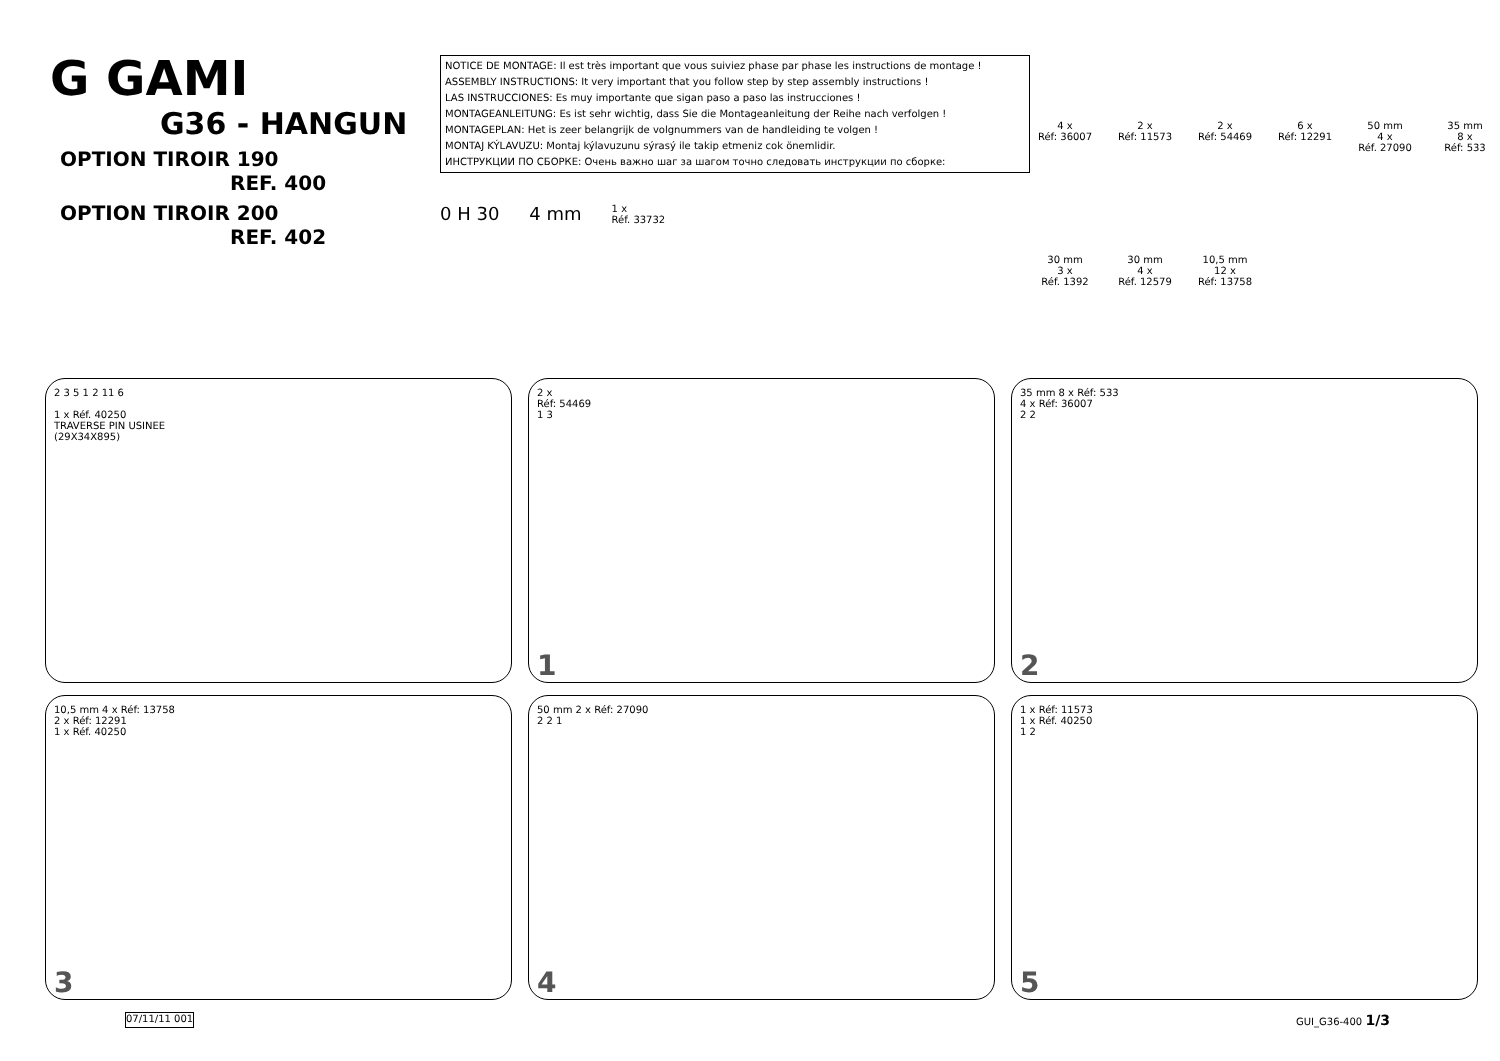G GAMI
G36 - HANGUN
OPTION TIROIR 190
REF. 400
OPTION TIROIR 200
REF. 402
NOTICE DE MONTAGE: Il est très important que vous suiviez phase par phase les instructions de montage !
ASSEMBLY INSTRUCTIONS: It very important that you follow step by step assembly instructions !
LAS INSTRUCCIONES: Es muy importante que sigan paso a paso las instrucciones !
MONTAGEANLEITUNG: Es ist sehr wichtig, dass Sie die Montageanleitung der Reihe nach verfolgen !
MONTAGEPLAN: Het is zeer belangrijk de volgnummers van de handleiding te volgen !
MONTAJ KÝLAVUZU: Montaj kýlavuzunu sýrasý ile takip etmeniz cok önemlidir.
ИНСТРУКЦИИ ПО СБОРКЕ: Очень важно шаг за шагом точно следовать инструкции по сборке:
0 H 30 4 mm 1 x
Réf. 33732
4 x
Réf: 36007
2 x
Réf: 11573
2 x
Réf: 54469
6 x
Réf: 12291
50 mm
4 x
Réf. 27090
35 mm
8 x
Réf: 533
30 mm
3 x
Réf. 1392
30 mm
4 x
Réf. 12579
10,5 mm
12 x
Réf: 13758
2 3 5 1 2 11 6
1 x Réf. 40250
TRAVERSE PIN USINEE
(29X34X895)
2 x
Réf: 54469
1 3
1
35 mm 8 x Réf: 533
4 x Réf: 36007
2 2
2
10,5 mm 4 x Réf: 13758
2 x Réf: 12291
1 x Réf. 40250
3
50 mm 2 x Réf: 27090
2 2 1
4
1 x Réf: 11573
1 x Réf. 40250
1 2
5
07/11/11 001 GUI_G36-400 1/3